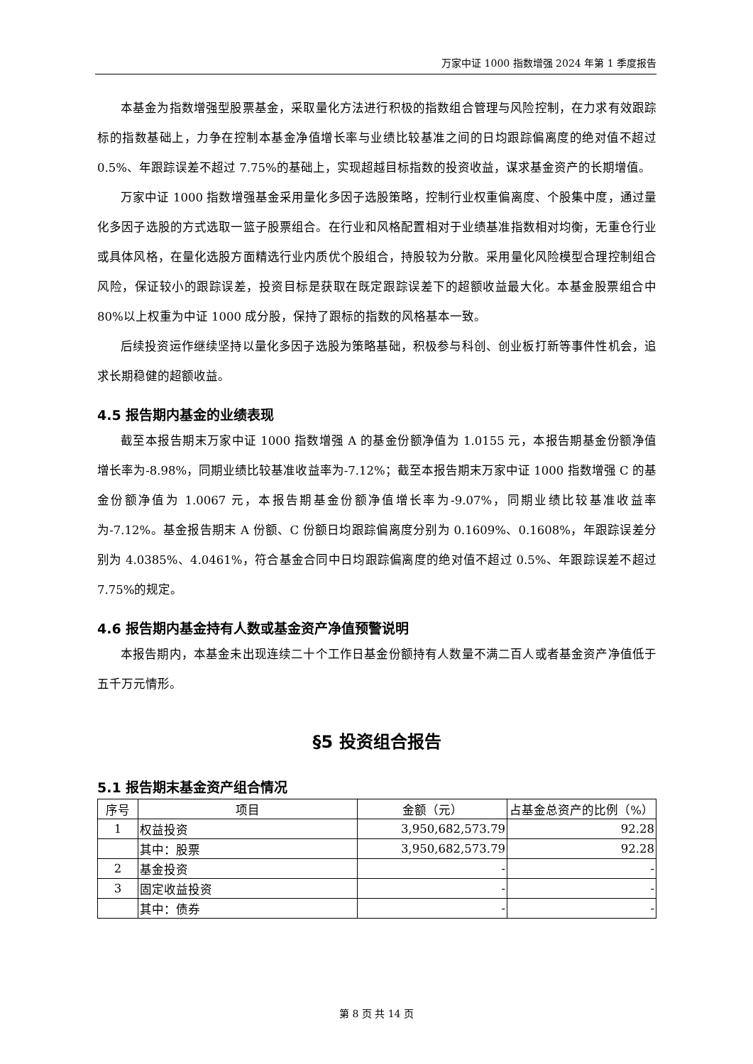万家中证 1000 指数增强 2024 年第 1 季度报告
本基金为指数增强型股票基金，采取量化方法进行积极的指数组合管理与风险控制，在力求有效跟踪标的指数基础上，力争在控制本基金净值增长率与业绩比较基准之间的日均跟踪偏离度的绝对值不超过 0.5%、年跟踪误差不超过 7.75%的基础上，实现超越目标指数的投资收益，谋求基金资产的长期增值。
万家中证 1000 指数增强基金采用量化多因子选股策略，控制行业权重偏离度、个股集中度，通过量化多因子选股的方式选取一篮子股票组合。在行业和风格配置相对于业绩基准指数相对均衡，无重仓行业或具体风格，在量化选股方面精选行业内质优个股组合，持股较为分散。采用量化风险模型合理控制组合风险，保证较小的跟踪误差，投资目标是获取在既定跟踪误差下的超额收益最大化。本基金股票组合中 80%以上权重为中证 1000 成分股，保持了跟标的指数的风格基本一致。
后续投资运作继续坚持以量化多因子选股为策略基础，积极参与科创、创业板打新等事件性机会，追求长期稳健的超额收益。
4.5 报告期内基金的业绩表现
截至本报告期末万家中证 1000 指数增强 A 的基金份额净值为 1.0155 元，本报告期基金份额净值增长率为-8.98%，同期业绩比较基准收益率为-7.12%；截至本报告期末万家中证 1000 指数增强 C 的基金份额净值为 1.0067 元，本报告期基金份额净值增长率为-9.07%，同期业绩比较基准收益率为-7.12%。基金报告期末 A 份额、C 份额日均跟踪偏离度分别为 0.1609%、0.1608%，年跟踪误差分别为 4.0385%、4.0461%，符合基金合同中日均跟踪偏离度的绝对值不超过 0.5%、年跟踪误差不超过 7.75%的规定。
4.6 报告期内基金持有人数或基金资产净值预警说明
本报告期内，本基金未出现连续二十个工作日基金份额持有人数量不满二百人或者基金资产净值低于五千万元情形。
§5 投资组合报告
5.1 报告期末基金资产组合情况
| 序号 | 项目 | 金额（元） | 占基金总资产的比例（%） |
| --- | --- | --- | --- |
| 1 | 权益投资 | 3,950,682,573.79 | 92.28 |
| | 其中：股票 | 3,950,682,573.79 | 92.28 |
| 2 | 基金投资 | - | - |
| 3 | 固定收益投资 | - | - |
| | 其中：债券 | - | - |
第 8 页 共 14 页